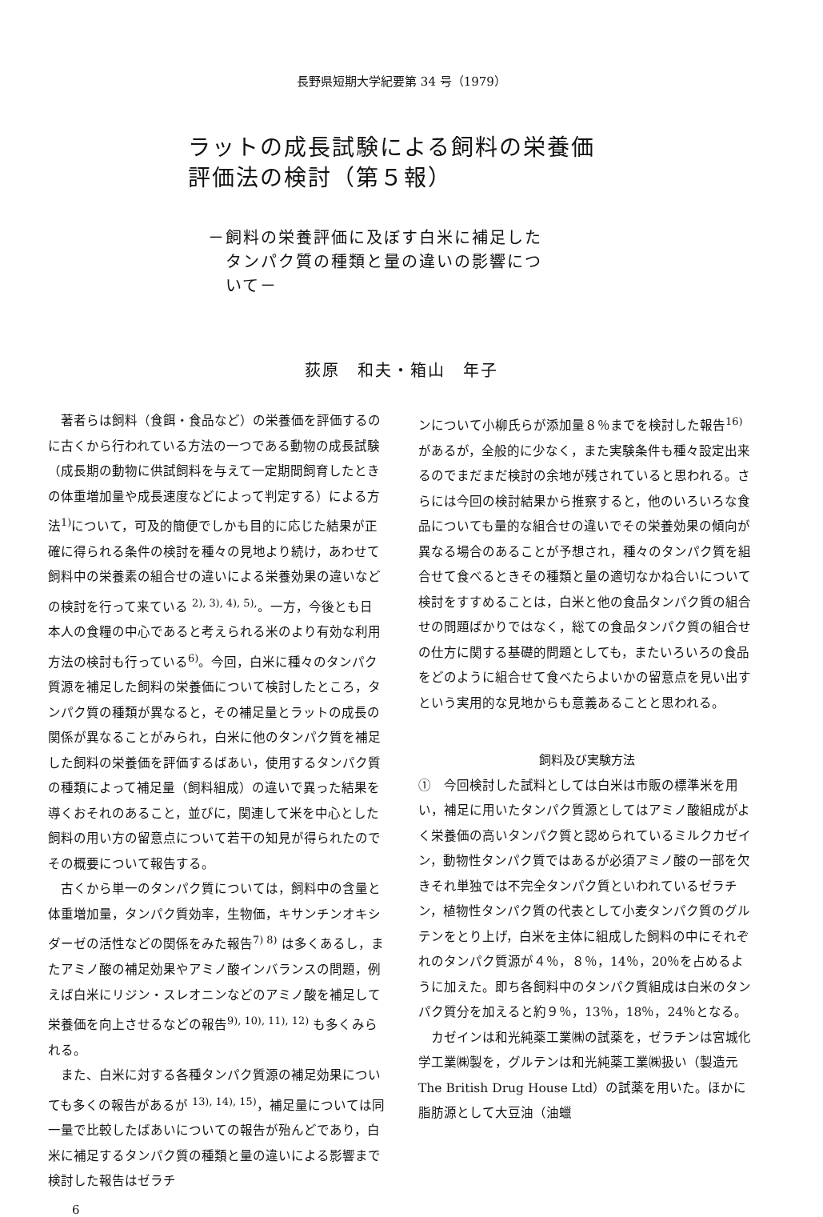長野県短期大学紀要第 34 号（1979）
ラットの成長試験による飼料の栄養価
評価法の検討（第５報）
－飼料の栄養評価に及ぼす白米に補足した
　タンパク質の種類と量の違いの影響につ
　いて－
荻原　和夫・箱山　年子
著者らは飼料（食餌・食品など）の栄養価を評価するのに古くから行われている方法の一つである動物の成長試験（成長期の動物に供試飼料を与えて一定期間飼育したときの体重増加量や成長速度などによって判定する）による方法<sup>1)</sup>について，可及的簡便でしかも目的に応じた結果が正確に得られる条件の検討を種々の見地より続け，あわせて飼料中の栄養素の組合せの違いによる栄養効果の違いなどの検討を行って来ている <sup>2), 3), 4), 5),</sup>。一方，今後とも日本人の食糧の中心であると考えられる米のより有効な利用方法の検討も行っている<sup>6)</sup>。今回，白米に種々のタンパク質源を補足した飼料の栄養価について検討したところ，タンパク質の種類が異なると，その補足量とラットの成長の関係が異なることがみられ，白米に他のタンパク質を補足した飼料の栄養価を評価するばあい，使用するタンパク質の種類によって補足量（飼料組成）の違いで異った結果を導くおそれのあること，並びに，関連して米を中心とした飼料の用い方の留意点について若干の知見が得られたのでその概要について報告する。
古くから単一のタンパク質については，飼料中の含量と体重増加量，タンパク質効率，生物価，キサンチンオキシダーゼの活性などの関係をみた報告<sup>7) 8)</sup> は多くあるし，またアミノ酸の補足効果やアミノ酸インバランスの問題，例えば白米にリジン・スレオニンなどのアミノ酸を補足して栄養価を向上させるなどの報告<sup>9), 10), 11), 12)</sup> も多くみられる。
また、白米に対する各種タンパク質源の補足効果についても多くの報告があるが <sup>13), 14), 15)</sup>，補足量については同一量で比較したばあいについての報告が殆んどであり，白米に補足するタンパク質の種類と量の違いによる影響まで検討した報告はゼラチ
ンについて小柳氏らが添加量８％までを検討した報告<sup>16)</sup> があるが，全般的に少なく，また実験条件も種々設定出来るのでまだまだ検討の余地が残されていると思われる。さらには今回の検討結果から推察すると，他のいろいろな食品についても量的な組合せの違いでその栄養効果の傾向が異なる場合のあることが予想され，種々のタンパク質を組合せて食べるときその種類と量の適切なかね合いについて検討をすすめることは，白米と他の食品タンパク質の組合せの問題ばかりではなく，総ての食品タンパク質の組合せの仕方に関する基礎的問題としても，またいろいろの食品をどのように組合せて食べたらよいかの留意点を見い出すという実用的な見地からも意義あることと思われる。
飼料及び実験方法
①　今回検討した試料としては白米は市販の標準米を用い，補足に用いたタンパク質源としてはアミノ酸組成がよく栄養価の高いタンパク質と認められているミルクカゼイン，動物性タンパク質ではあるが必須アミノ酸の一部を欠きそれ単独では不完全タンパク質といわれているゼラチン，植物性タンパク質の代表として小麦タンパク質のグルテンをとり上げ，白米を主体に組成した飼料の中にそれぞれのタンパク質源が４％，８％，14％，20％を占めるように加えた。即ち各飼料中のタンパク質組成は白米のタンパク質分を加えると約９％，13％，18％，24％となる。
カゼインは和光純薬工業㈱の試薬を，ゼラチンは宮城化学工業㈱製を，グルテンは和光純薬工業㈱扱い（製造元The British Drug House Ltd）の試薬を用いた。ほかに脂肪源として大豆油（油蠟
6